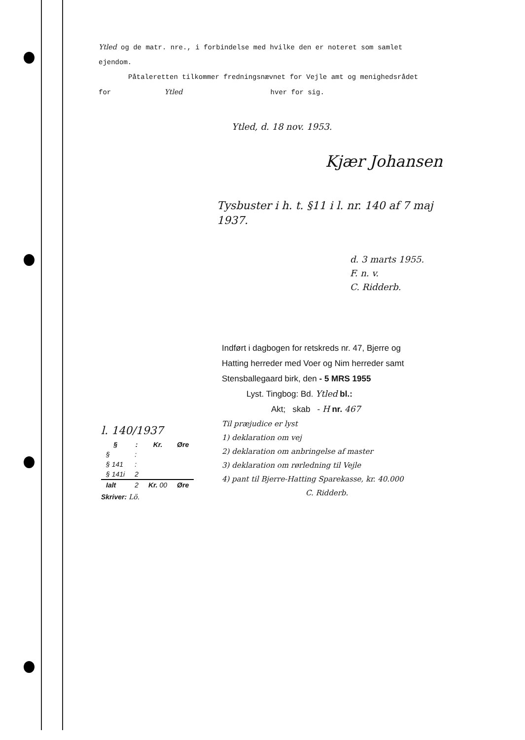Ytled og de matr. nre., i forbindelse med hvilke den er noteret som samlet
ejendom.
Påtaleretten tilkommer fredningsnævnet for Vejle amt og menighedsrådet
for Ytled hver for sig.
Ytled, d. 18 nov. 1953.
Kjær Johansen
Tysbuster i h. t. §11 i l. nr. 140 af 7 maj 1937.
d. 3 marts 1955.
F. n. v.
C. Ridderb.
Indført i dagbogen for retskreds nr. 47, Bjerre og
Hatting herreder med Voer og Nim herreder samt
Stensballegaard birk, den - 5 MRS 1955
Lyst. Tingbog: Bd. Ytled bl.:
Akt; skab - H nr. 467
Til præjudice er lyst
1) deklaration om vej
2) deklaration om anbringelse af master
3) deklaration om rørledning til Vejle
4) pant til Bjerre-Hatting Sparekasse, kr. 40.000
C. Ridderb.
l. 140/1937
| § | : | Kr. | Øre |
| --- | --- | --- | --- |
| § | : | | |
| § 141 | : | | |
| § 141i | 2 | | |
| Ialt | 2 | Kr. 00 | Øre |
Skriver: Lö.